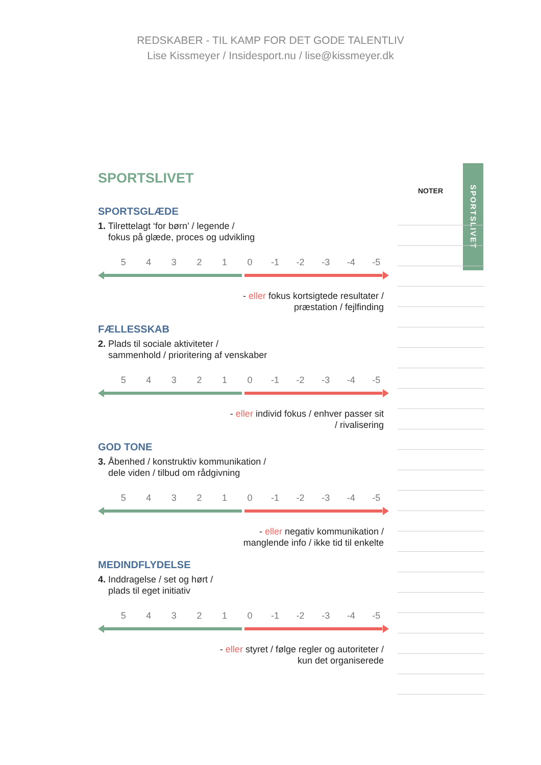REDSKABER - TIL KAMP FOR DET GODE TALENTLIV
Lise Kissmeyer / Insidesport.nu / lise@kissmeyer.dk
SPORTSLIVET
SPORTSLIVET
SPORTSGLÆDE
1. Tilrettelagt ‘for børn’ / legende /
fokus på glæde, proces og udvikling
5 4 3 2 1 0 -1 -2 -3 -4 -5
- eller fokus kortsigtede resultater /
præstation / fejlfinding
FÆLLESSKAB
2. Plads til sociale aktiviteter /
sammenhold / prioritering af venskaber
5 4 3 2 1 0 -1 -2 -3 -4 -5
- eller individ fokus / enhver passer sit
/ rivalisering
GOD TONE
3. Åbenhed / konstruktiv kommunikation /
dele viden / tilbud om rådgivning
5 4 3 2 1 0 -1 -2 -3 -4 -5
- eller negativ kommunikation /
manglende info / ikke tid til enkelte
MEDINDFLYDELSE
4. Inddragelse / set og hørt /
plads til eget initiativ
5 4 3 2 1 0 -1 -2 -3 -4 -5
- eller styret / følge regler og autoriteter /
kun det organiserede
NOTER